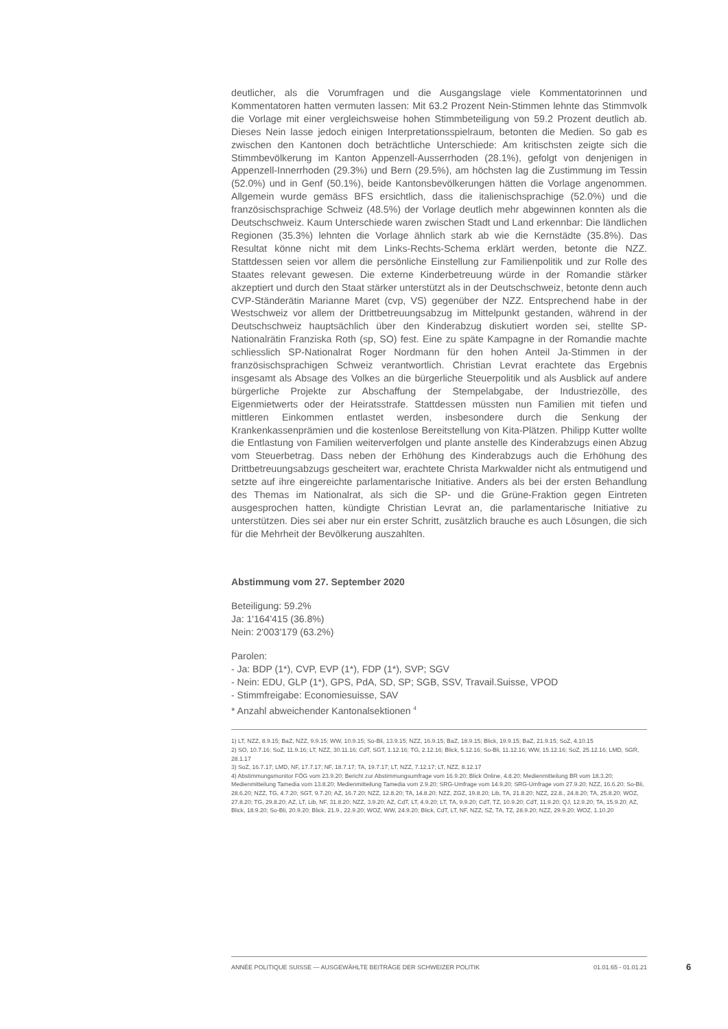deutlicher, als die Vorumfragen und die Ausgangslage viele Kommentatorinnen und Kommentatoren hatten vermuten lassen: Mit 63.2 Prozent Nein-Stimmen lehnte das Stimmvolk die Vorlage mit einer vergleichsweise hohen Stimmbeteiligung von 59.2 Prozent deutlich ab. Dieses Nein lasse jedoch einigen Interpretationsspielraum, betonten die Medien. So gab es zwischen den Kantonen doch beträchtliche Unterschiede: Am kritischsten zeigte sich die Stimmbevölkerung im Kanton Appenzell-Ausserrhoden (28.1%), gefolgt von denjenigen in Appenzell-Innerrhoden (29.3%) und Bern (29.5%), am höchsten lag die Zustimmung im Tessin (52.0%) und in Genf (50.1%), beide Kantonsbevölkerungen hätten die Vorlage angenommen. Allgemein wurde gemäss BFS ersichtlich, dass die italienischsprachige (52.0%) und die französischsprachige Schweiz (48.5%) der Vorlage deutlich mehr abgewinnen konnten als die Deutschschweiz. Kaum Unterschiede waren zwischen Stadt und Land erkennbar: Die ländlichen Regionen (35.3%) lehnten die Vorlage ähnlich stark ab wie die Kernstädte (35.8%). Das Resultat könne nicht mit dem Links-Rechts-Schema erklärt werden, betonte die NZZ. Stattdessen seien vor allem die persönliche Einstellung zur Familienpolitik und zur Rolle des Staates relevant gewesen. Die externe Kinderbetreuung würde in der Romandie stärker akzeptiert und durch den Staat stärker unterstützt als in der Deutschschweiz, betonte denn auch CVP-Ständerätin Marianne Maret (cvp, VS) gegenüber der NZZ. Entsprechend habe in der Westschweiz vor allem der Drittbetreuungsabzug im Mittelpunkt gestanden, während in der Deutschschweiz hauptsächlich über den Kinderabzug diskutiert worden sei, stellte SP-Nationalrätin Franziska Roth (sp, SO) fest. Eine zu späte Kampagne in der Romandie machte schliesslich SP-Nationalrat Roger Nordmann für den hohen Anteil Ja-Stimmen in der französischsprachigen Schweiz verantwortlich. Christian Levrat erachtete das Ergebnis insgesamt als Absage des Volkes an die bürgerliche Steuerpolitik und als Ausblick auf andere bürgerliche Projekte zur Abschaffung der Stempelabgabe, der Industriezölle, des Eigenmietwerts oder der Heiratsstrafe. Stattdessen müssten nun Familien mit tiefen und mittleren Einkommen entlastet werden, insbesondere durch die Senkung der Krankenkassenprämien und die kostenlose Bereitstellung von Kita-Plätzen. Philipp Kutter wollte die Entlastung von Familien weiterverfolgen und plante anstelle des Kinderabzugs einen Abzug vom Steuerbetrag. Dass neben der Erhöhung des Kinderabzugs auch die Erhöhung des Drittbetreuungsabzugs gescheitert war, erachtete Christa Markwalder nicht als entmutigend und setzte auf ihre eingereichte parlamentarische Initiative. Anders als bei der ersten Behandlung des Themas im Nationalrat, als sich die SP- und die Grüne-Fraktion gegen Eintreten ausgesprochen hatten, kündigte Christian Levrat an, die parlamentarische Initiative zu unterstützen. Dies sei aber nur ein erster Schritt, zusätzlich brauche es auch Lösungen, die sich für die Mehrheit der Bevölkerung auszahlten.
Abstimmung vom 27. September 2020
Beteiligung: 59.2%
Ja: 1'164'415 (36.8%)
Nein: 2'003'179 (63.2%)
Parolen:
- Ja: BDP (1*), CVP, EVP (1*), FDP (1*), SVP; SGV
- Nein: EDU, GLP (1*), GPS, PdA, SD, SP; SGB, SSV, Travail.Suisse, VPOD
- Stimmfreigabe: Economiesuisse, SAV
* Anzahl abweichender Kantonalsektionen <sup>4</sup>
1) LT, NZZ, 8.9.15; BaZ, NZZ, 9.9.15; WW, 10.9.15; So-Bli, 13.9.15; NZZ, 16.9.15; BaZ, 18.9.15; Blick, 19.9.15; BaZ, 21.9.15; SoZ, 4.10.15
2) SO, 10.7.16; SoZ, 11.9.16; LT, NZZ, 30.11.16; CdT, SGT, 1.12.16; TG, 2.12.16; Blick, 5.12.16; So-Bli, 11.12.16; WW, 15.12.16; SoZ, 25.12.16; LMD, SGR, 28.1.17
3) SoZ, 16.7.17; LMD, NF, 17.7.17; NF, 18.7.17; TA, 19.7.17; LT, NZZ, 7.12.17; LT, NZZ, 8.12.17
4) Abstimmungsmonitor FÖG vom 23.9.20; Bericht zur Abstimmungsumfrage vom 16.9.20; Blick Online, 4.8.20; Medienmitteilung BR vom 18.3.20; Medienmitteilung Tamedia vom 13.8.20; Medienmitteilung Tamedia vom 2.9.20; SRG-Umfrage vom 14.9.20; SRG-Umfrage vom 27.9.20; NZZ, 16.6.20; So-Bli, 28.6.20; NZZ, TG, 4.7.20; SGT, 9.7.20; AZ, 16.7.20; NZZ, 12.8.20; TA, 14.8.20; NZZ, ZGZ, 19.8.20; Lib, TA, 21.8.20; NZZ, 22.8., 24.8.20; TA, 25.8.20; WOZ, 27.8.20; TG, 29.8.20; AZ, LT, Lib, NF, 31.8.20; NZZ, 3.9.20; AZ, CdT, LT, 4.9.20; LT, TA, 9.9.20; CdT, TZ, 10.9.20; CdT, 11.9.20; QJ, 12.9.20; TA, 15.9.20; AZ, Blick, 18.9.20; So-Bli, 20.9.20; Blick, 21.9., 22.9.20; WOZ, WW, 24.9.20; Blick, CdT, LT, NF, NZZ, SZ, TA, TZ, 28.9.20; NZZ, 29.9.20; WOZ, 1.10.20
ANNÉE POLITIQUE SUISSE — AUSGEWÄHLTE BEITRÄGE DER SCHWEIZER POLITIK 01.01.65 - 01.01.21
6